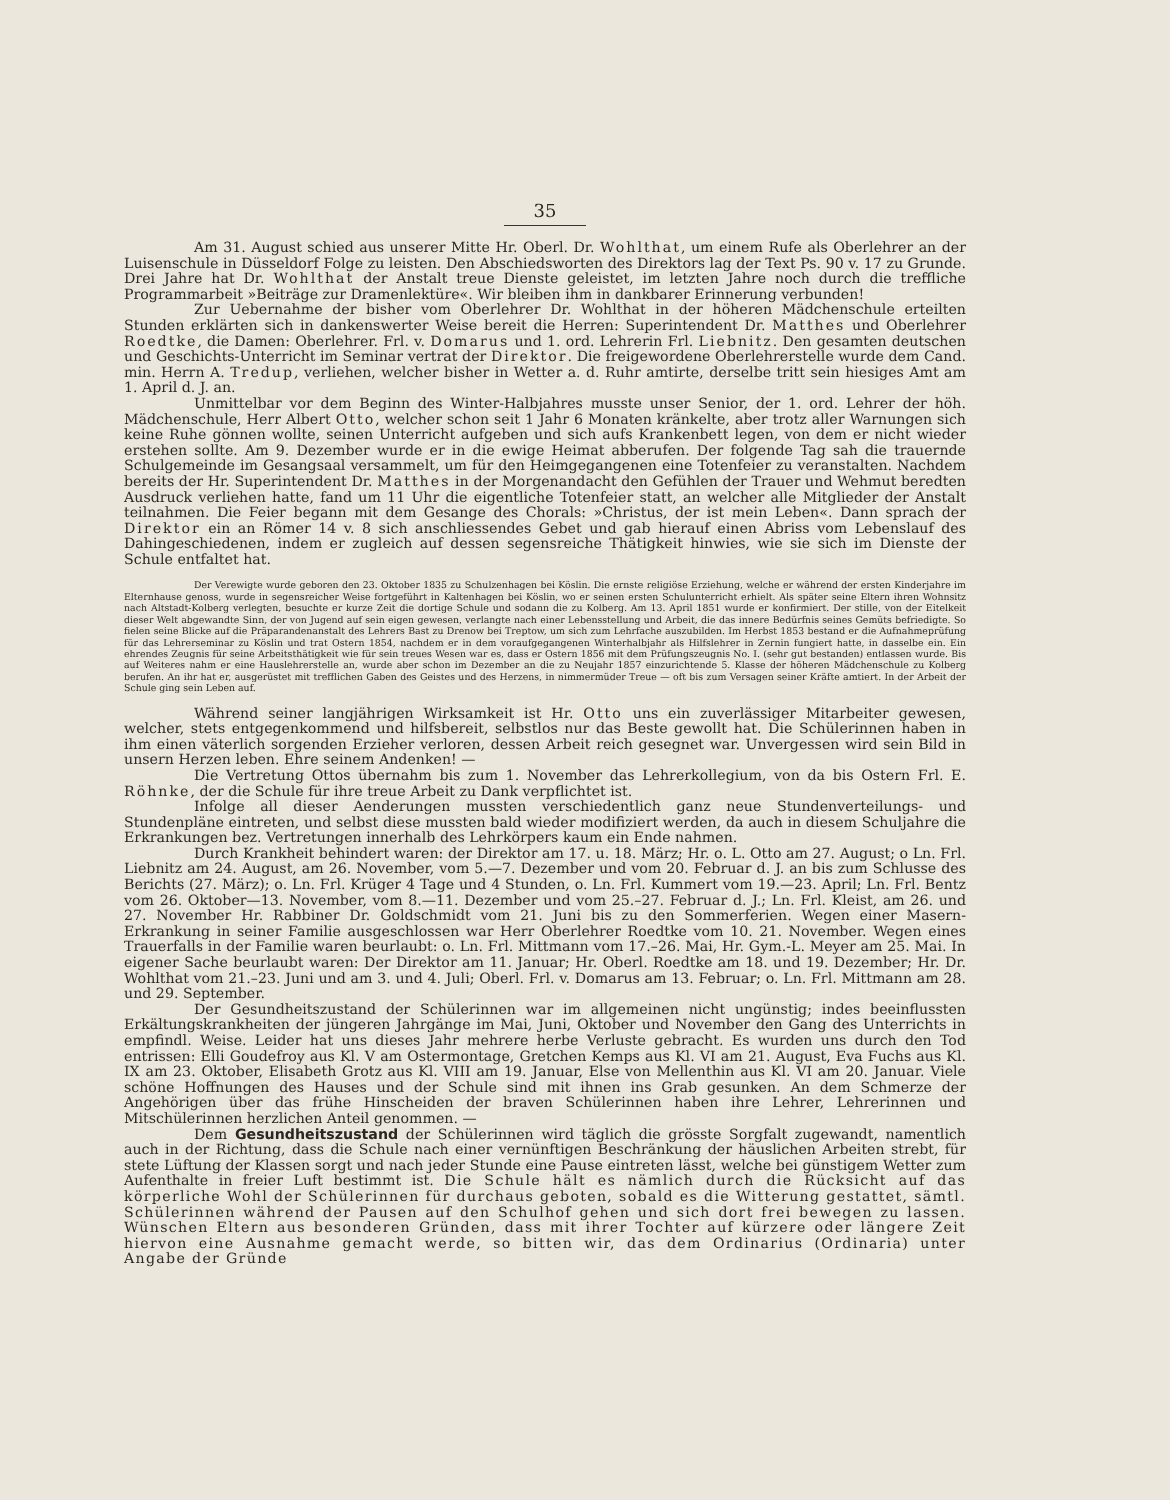35
Am 31. August schied aus unserer Mitte Hr. Oberl. Dr. Wohlthat, um einem Rufe als Oberlehrer an der Luisenschule in Düsseldorf Folge zu leisten. Den Abschiedsworten des Direktors lag der Text Ps. 90 v. 17 zu Grunde. Drei Jahre hat Dr. Wohlthat der Anstalt treue Dienste geleistet, im letzten Jahre noch durch die treffliche Programmarbeit »Beiträge zur Dramenlektüre«. Wir bleiben ihm in dankbarer Erinnerung verbunden!
Zur Uebernahme der bisher vom Oberlehrer Dr. Wohlthat in der höheren Mädchenschule erteilten Stunden erklärten sich in dankenswerter Weise bereit die Herren: Superintendent Dr. Matthes und Oberlehrer Roedtke, die Damen: Oberlehrer. Frl. v. Domarus und 1. ord. Lehrerin Frl. Liebnitz. Den gesamten deutschen und Geschichts-Unterricht im Seminar vertrat der Direktor. Die freigewordene Oberlehrerstelle wurde dem Cand. min. Herrn A. Tredup, verliehen, welcher bisher in Wetter a. d. Ruhr amtirte, derselbe tritt sein hiesiges Amt am 1. April d. J. an.
Unmittelbar vor dem Beginn des Winter-Halbjahres musste unser Senior, der 1. ord. Lehrer der höh. Mädchenschule, Herr Albert Otto, welcher schon seit 1 Jahr 6 Monaten kränkelte, aber trotz aller Warnungen sich keine Ruhe gönnen wollte, seinen Unterricht aufgeben und sich aufs Krankenbett legen, von dem er nicht wieder erstehen sollte. Am 9. Dezember wurde er in die ewige Heimat abberufen. Der folgende Tag sah die trauernde Schulgemeinde im Gesangsaal versammelt, um für den Heimgegangenen eine Totenfeier zu veranstalten. Nachdem bereits der Hr. Superintendent Dr. Matthes in der Morgenandacht den Gefühlen der Trauer und Wehmut beredten Ausdruck verliehen hatte, fand um 11 Uhr die eigentliche Totenfeier statt, an welcher alle Mitglieder der Anstalt teilnahmen. Die Feier begann mit dem Gesange des Chorals: »Christus, der ist mein Leben«. Dann sprach der Direktor ein an Römer 14 v. 8 sich anschliessendes Gebet und gab hierauf einen Abriss vom Lebenslauf des Dahingeschiedenen, indem er zugleich auf dessen segensreiche Thätigkeit hinwies, wie sie sich im Dienste der Schule entfaltet hat.
Der Verewigte wurde geboren den 23. Oktober 1835 zu Schulzenhagen bei Köslin. Die ernste religiöse Erziehung, welche er während der ersten Kinderjahre im Elternhause genoss, wurde in segensreicher Weise fortgeführt in Kaltenhagen bei Köslin, wo er seinen ersten Schulunterricht erhielt. Als später seine Eltern ihren Wohnsitz nach Altstadt-Kolberg verlegten, besuchte er kurze Zeit die dortige Schule und sodann die zu Kolberg. Am 13. April 1851 wurde er konfirmiert. Der stille, von der Eitelkeit dieser Welt abgewandte Sinn, der von Jugend auf sein eigen gewesen, verlangte nach einer Lebensstellung und Arbeit, die das innere Bedürfnis seines Gemüts befriedigte. So fielen seine Blicke auf die Präparandenanstalt des Lehrers Bast zu Drenow bei Treptow, um sich zum Lehrfache auszubilden. Im Herbst 1853 bestand er die Aufnahmeprüfung für das Lehrerseminar zu Köslin und trat Ostern 1854, nachdem er in dem voraufgegangenen Winterhalbjahr als Hilfslehrer in Zernin fungiert hatte, in dasselbe ein. Ein ehrendes Zeugnis für seine Arbeitsthätigkeit wie für sein treues Wesen war es, dass er Ostern 1856 mit dem Prüfungszeugnis No. I. (sehr gut bestanden) entlassen wurde. Bis auf Weiteres nahm er eine Hauslehrerstelle an, wurde aber schon im Dezember an die zu Neujahr 1857 einzurichtende 5. Klasse der höheren Mädchenschule zu Kolberg berufen. An ihr hat er, ausgerüstet mit trefflichen Gaben des Geistes und des Herzens, in nimmermüder Treue — oft bis zum Versagen seiner Kräfte amtiert. In der Arbeit der Schule ging sein Leben auf.
Während seiner langjährigen Wirksamkeit ist Hr. Otto uns ein zuverlässiger Mitarbeiter gewesen, welcher, stets entgegenkommend und hilfsbereit, selbstlos nur das Beste gewollt hat. Die Schülerinnen haben in ihm einen väterlich sorgenden Erzieher verloren, dessen Arbeit reich gesegnet war. Unvergessen wird sein Bild in unsern Herzen leben. Ehre seinem Andenken! —
Die Vertretung Ottos übernahm bis zum 1. November das Lehrerkollegium, von da bis Ostern Frl. E. Röhnke, der die Schule für ihre treue Arbeit zu Dank verpflichtet ist.
Infolge all dieser Aenderungen mussten verschiedentlich ganz neue Stundenverteilungs- und Stundenpläne eintreten, und selbst diese mussten bald wieder modifiziert werden, da auch in diesem Schuljahre die Erkrankungen bez. Vertretungen innerhalb des Lehrkörpers kaum ein Ende nahmen.
Durch Krankheit behindert waren: der Direktor am 17. u. 18. März; Hr. o. L. Otto am 27. August; o Ln. Frl. Liebnitz am 24. August, am 26. November, vom 5.—7. Dezember und vom 20. Februar d. J. an bis zum Schlusse des Berichts (27. März); o. Ln. Frl. Krüger 4 Tage und 4 Stunden, o. Ln. Frl. Kummert vom 19.—23. April; Ln. Frl. Bentz vom 26. Oktober—13. November, vom 8.—11. Dezember und vom 25.–27. Februar d. J.; Ln. Frl. Kleist, am 26. und 27. November Hr. Rabbiner Dr. Goldschmidt vom 21. Juni bis zu den Sommerferien. Wegen einer Masern-Erkrankung in seiner Familie ausgeschlossen war Herr Oberlehrer Roedtke vom 10. 21. November. Wegen eines Trauerfalls in der Familie waren beurlaubt: o. Ln. Frl. Mittmann vom 17.–26. Mai, Hr. Gym.-L. Meyer am 25. Mai. In eigener Sache beurlaubt waren: Der Direktor am 11. Januar; Hr. Oberl. Roedtke am 18. und 19. Dezember; Hr. Dr. Wohlthat vom 21.–23. Juni und am 3. und 4. Juli; Oberl. Frl. v. Domarus am 13. Februar; o. Ln. Frl. Mittmann am 28. und 29. September.
Der Gesundheitszustand der Schülerinnen war im allgemeinen nicht ungünstig; indes beeinflussten Erkältungskrankheiten der jüngeren Jahrgänge im Mai, Juni, Oktober und November den Gang des Unterrichts in empfindl. Weise. Leider hat uns dieses Jahr mehrere herbe Verluste gebracht. Es wurden uns durch den Tod entrissen: Elli Goudefroy aus Kl. V am Ostermontage, Gretchen Kemps aus Kl. VI am 21. August, Eva Fuchs aus Kl. IX am 23. Oktober, Elisabeth Grotz aus Kl. VIII am 19. Januar, Else von Mellenthin aus Kl. VI am 20. Januar. Viele schöne Hoffnungen des Hauses und der Schule sind mit ihnen ins Grab gesunken. An dem Schmerze der Angehörigen über das frühe Hinscheiden der braven Schülerinnen haben ihre Lehrer, Lehrerinnen und Mitschülerinnen herzlichen Anteil genommen. —
Dem Gesundheitszustand der Schülerinnen wird täglich die grösste Sorgfalt zugewandt, namentlich auch in der Richtung, dass die Schule nach einer vernünftigen Beschränkung der häuslichen Arbeiten strebt, für stete Lüftung der Klassen sorgt und nach jeder Stunde eine Pause eintreten lässt, welche bei günstigem Wetter zum Aufenthalte in freier Luft bestimmt ist. Die Schule hält es nämlich durch die Rücksicht auf das körperliche Wohl der Schülerinnen für durchaus geboten, sobald es die Witterung gestattet, sämtl. Schülerinnen während der Pausen auf den Schulhof gehen und sich dort frei bewegen zu lassen. Wünschen Eltern aus besonderen Gründen, dass mit ihrer Tochter auf kürzere oder längere Zeit hiervon eine Ausnahme gemacht werde, so bitten wir, das dem Ordinarius (Ordinaria) unter Angabe der Gründe